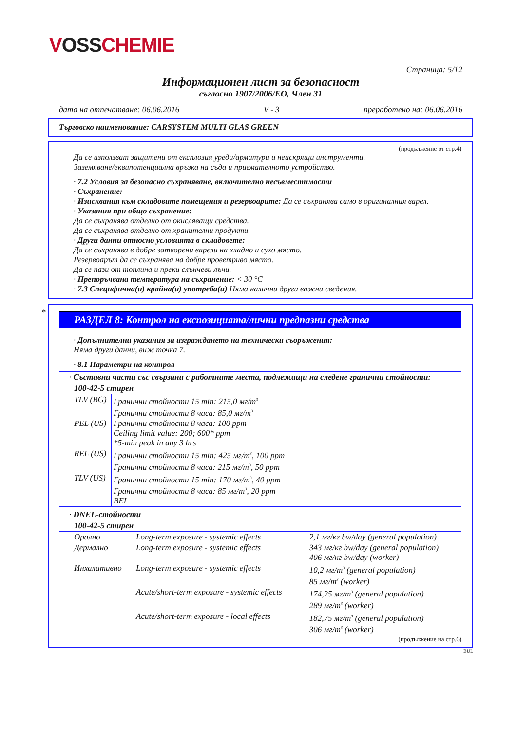VOSS CHEMIE
Страница: 5/12
Информационен лист за безопасност
съгласно 1907/2006/ЕО, Член 31
дата на отпечатване: 06.06.2016 V - 3 преработено на: 06.06.2016
Търговско наименование: CARSYSTEM MULTI GLAS GREEN
(продължение от стр.4)
Да се използват защитени от експлозия уреди/арматури и неискрящи инструменти.
Заземяване/еквипотенциална връзка на съда и приемателното устройство.
· 7.2 Условия за безопасно съхраняване, включително несъвместимости
· Съхранение:
· Изисквания към складовите помещения и резервоарите: Да се съхранява само в оригиналния варел.
· Указания при общо съхранение:
Да се съхранява отделно от окисляващи средства.
Да се съхранява отделно от хранителни продукти.
· Други данни относно условията в складовете:
Да се съхранява в добре затворени варели на хладно и сухо място.
Резервоарът да се съхранява на добре проветриво място.
Да се пази от топлина и преки слънчеви лъчи.
· Препоръчвана температура на съхранение: < 30 °C
· 7.3 Специфична(и) крайна(и) употреба(и) Няма налични други важни сведения.
*
РАЗДЕЛ 8: Контрол на експозицията/лични предпазни средства
· Допълнителни указания за изграждането на технически съоръжения:
Няма други данни, виж точка 7.
· 8.1 Параметри на контрол
| · Съставни части със свързани с работните места, подлежащи на следене гранични стойности: | |
| 100-42-5 стирен | |
| TLV (BG) | Гранични стойности 15 min: 215,0 мг/m<sup>3</sup> Гранични стойности 8 часа: 85,0 мг/m<sup>3</sup> |
| PEL (US) | Гранични стойности 8 часа: 100 ppm Ceiling limit value: 200; 600* ppm *5-min peak in any 3 hrs |
| REL (US) | Гранични стойности 15 min: 425 мг/m<sup>3</sup>, 100 ppm Гранични стойности 8 часа: 215 мг/m<sup>3</sup>, 50 ppm |
| TLV (US) | Гранични стойности 15 min: 170 мг/m<sup>3</sup>, 40 ppm Гранични стойности 8 часа: 85 мг/m<sup>3</sup>, 20 ppm BEI |
| · DNEL-стойности | | |
| 100-42-5 стирен | | |
| Орално | Long-term exposure - systemic effects | 2,1 мг/кг bw/day (general population) |
| Дермално | Long-term exposure - systemic effects | 343 мг/кг bw/day (general population) 406 мг/кг bw/day (worker) |
| Инхалативно | Long-term exposure - systemic effects | 10,2 мг/m<sup>3</sup> (general population) 85 мг/m<sup>3</sup> (worker) |
| | Acute/short-term exposure - systemic effects | 174,25 мг/m<sup>3</sup> (general population) 289 мг/m<sup>3</sup> (worker) |
| | Acute/short-term exposure - local effects | 182,75 мг/m<sup>3</sup> (general population) 306 мг/m<sup>3</sup> (worker) |
(продължение на стр.6)
BUL